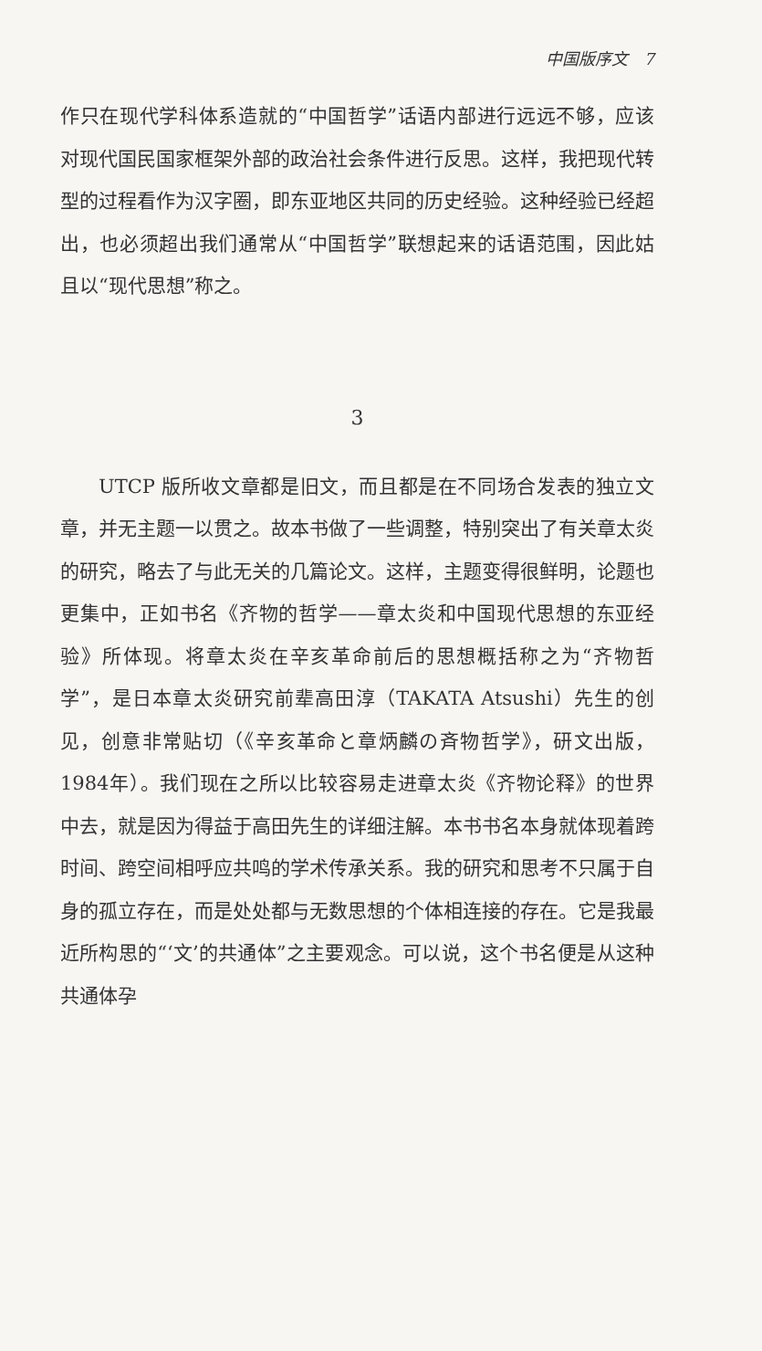中国版序文 7
作只在现代学科体系造就的“中国哲学”话语内部进行远远不够，应该对现代国民国家框架外部的政治社会条件进行反思。这样，我把现代转型的过程看作为汉字圈，即东亚地区共同的历史经验。这种经验已经超出，也必须超出我们通常从“中国哲学”联想起来的话语范围，因此姑且以“现代思想”称之。
3
UTCP 版所收文章都是旧文，而且都是在不同场合发表的独立文章，并无主题一以贯之。故本书做了一些调整，特别突出了有关章太炎的研究，略去了与此无关的几篇论文。这样，主题变得很鲜明，论题也更集中，正如书名《齐物的哲学——章太炎和中国现代思想的东亚经验》所体现。将章太炎在辛亥革命前后的思想概括称之为“齐物哲学”，是日本章太炎研究前辈高田淳（TAKATA Atsushi）先生的创见，创意非常贴切（《辛亥革命と章炳麟の斉物哲学》，研文出版，1984年）。我们现在之所以比较容易走进章太炎《齐物论释》的世界中去，就是因为得益于高田先生的详细注解。本书书名本身就体现着跨时间、跨空间相呼应共鸣的学术传承关系。我的研究和思考不只属于自身的孤立存在，而是处处都与无数思想的个体相连接的存在。它是我最近所构思的“‘文’的共通体”之主要观念。可以说，这个书名便是从这种共通体孕